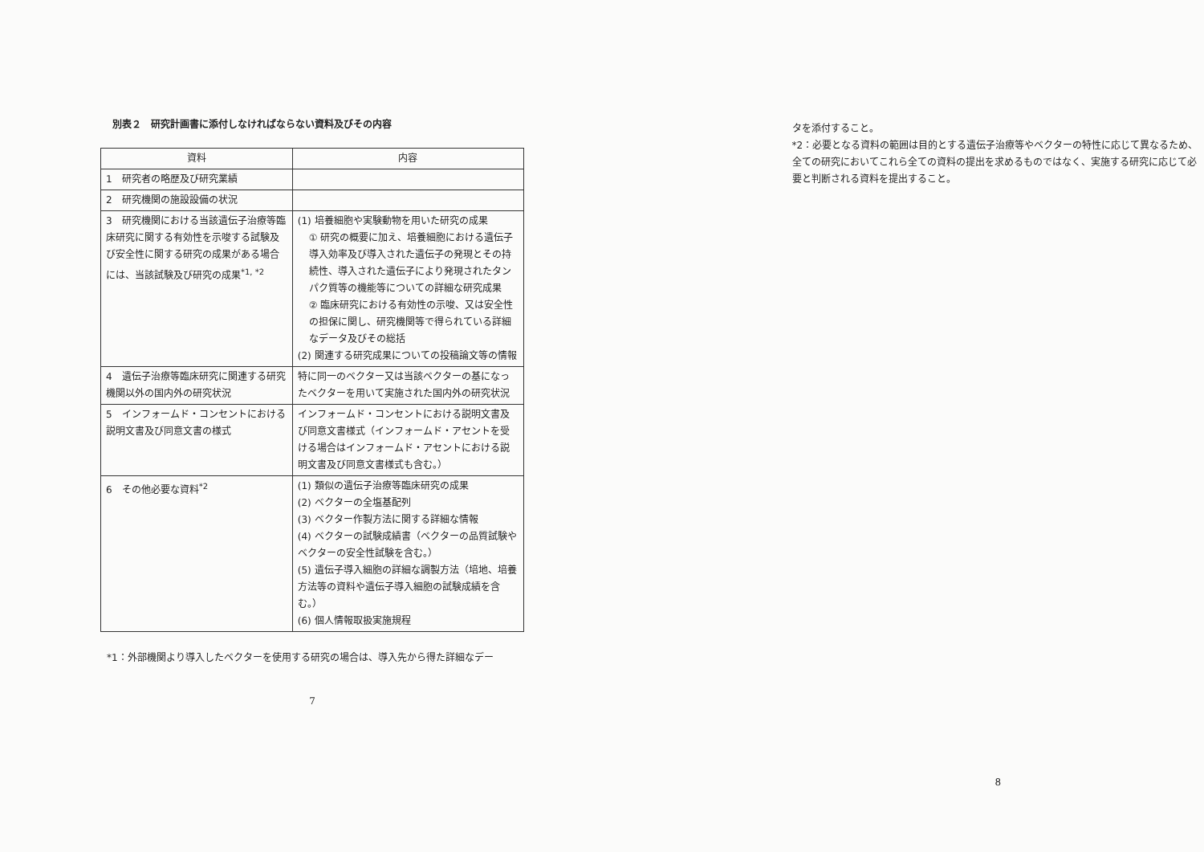別表２　研究計画書に添付しなければならない資料及びその内容
| 資料 | 内容 |
| --- | --- |
| 1 研究者の略歴及び研究業績 | |
| 2 研究機関の施設設備の状況 | |
| 3 研究機関における当該遺伝子治療等臨床研究に関する有効性を示唆する試験及び安全性に関する研究の成果がある場合には、当該試験及び研究の成果<sup>*1, *2</sup> | (1) 培養細胞や実験動物を用いた研究の成果 ① 研究の概要に加え、培養細胞における遺伝子導入効率及び導入された遺伝子の発現とその持続性、導入された遺伝子により発現されたタンパク質等の機能等についての詳細な研究成果 ② 臨床研究における有効性の示唆、又は安全性の担保に関し、研究機関等で得られている詳細なデータ及びその総括 (2) 関連する研究成果についての投稿論文等の情報 |
| 4 遺伝子治療等臨床研究に関連する研究機関以外の国内外の研究状況 | 特に同一のベクター又は当該ベクターの基になったベクターを用いて実施された国内外の研究状況 |
| 5 インフォームド・コンセントにおける説明文書及び同意文書の様式 | インフォームド・コンセントにおける説明文書及び同意文書様式（インフォームド・アセントを受ける場合はインフォームド・アセントにおける説明文書及び同意文書様式も含む。） |
| 6 その他必要な資料<sup>*2</sup> | (1) 類似の遺伝子治療等臨床研究の成果 (2) ベクターの全塩基配列 (3) ベクター作製方法に関する詳細な情報 (4) ベクターの試験成績書（ベクターの品質試験やベクターの安全性試験を含む。） (5) 遺伝子導入細胞の詳細な調製方法（培地、培養方法等の資料や遺伝子導入細胞の試験成績を含む。） (6) 個人情報取扱実施規程 |
*1：外部機関より導入したベクターを使用する研究の場合は、導入先から得た詳細なデー
7
タを添付すること。
*2：必要となる資料の範囲は目的とする遺伝子治療等やベクターの特性に応じて異なるため、全ての研究においてこれら全ての資料の提出を求めるものではなく、実施する研究に応じて必要と判断される資料を提出すること。
8